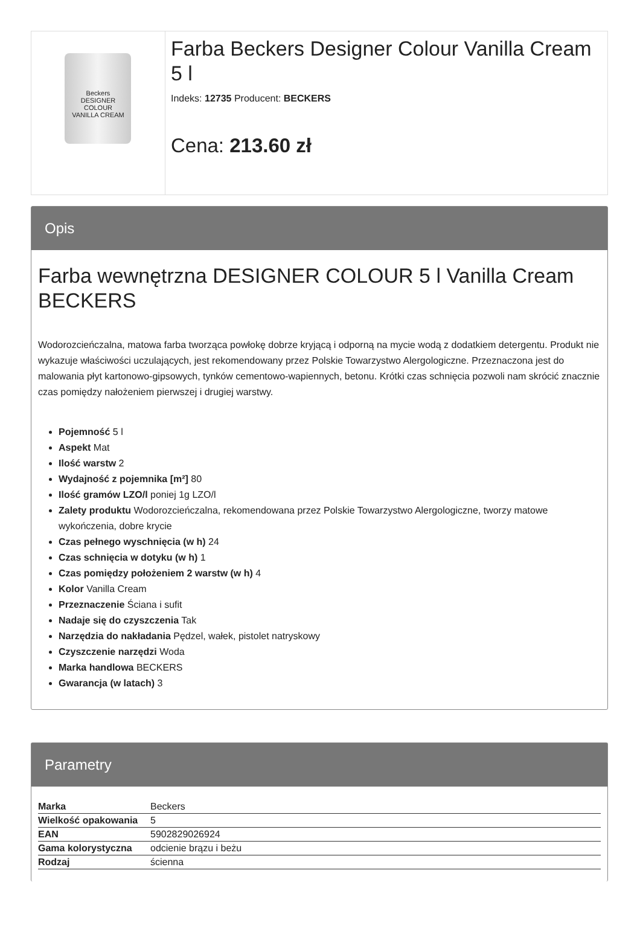Beckers
DESIGNER
COLOUR
VANILLA CREAM
Farba Beckers Designer Colour Vanilla Cream 5 l
Indeks: 12735 Producent: BECKERS
Cena: 213.60 zł
Opis
Farba wewnętrzna DESIGNER COLOUR 5 l Vanilla Cream BECKERS
Wodorozcieńczalna, matowa farba tworząca powłokę dobrze kryjącą i odporną na mycie wodą z dodatkiem detergentu. Produkt nie wykazuje właściwości uczulających, jest rekomendowany przez Polskie Towarzystwo Alergologiczne. Przeznaczona jest do malowania płyt kartonowo-gipsowych, tynków cementowo-wapiennych, betonu. Krótki czas schnięcia pozwoli nam skrócić znacznie czas pomiędzy nałożeniem pierwszej i drugiej warstwy.
Pojemność 5 l
Aspekt Mat
Ilość warstw 2
Wydajność z pojemnika [m²] 80
Ilość gramów LZO/l poniej 1g LZO/l
Zalety produktu Wodorozcieńczalna, rekomendowana przez Polskie Towarzystwo Alergologiczne, tworzy matowe wykończenia, dobre krycie
Czas pełnego wyschnięcia (w h) 24
Czas schnięcia w dotyku (w h) 1
Czas pomiędzy położeniem 2 warstw (w h) 4
Kolor Vanilla Cream
Przeznaczenie Ściana i sufit
Nadaje się do czyszczenia Tak
Narzędzia do nakładania Pędzel, wałek, pistolet natryskowy
Czyszczenie narzędzi Woda
Marka handlowa BECKERS
Gwarancja (w latach) 3
Parametry
| Marka | Beckers |
| Wielkość opakowania | 5 |
| EAN | 5902829026924 |
| Gama kolorystyczna | odcienie brązu i beżu |
| Rodzaj | ścienna |